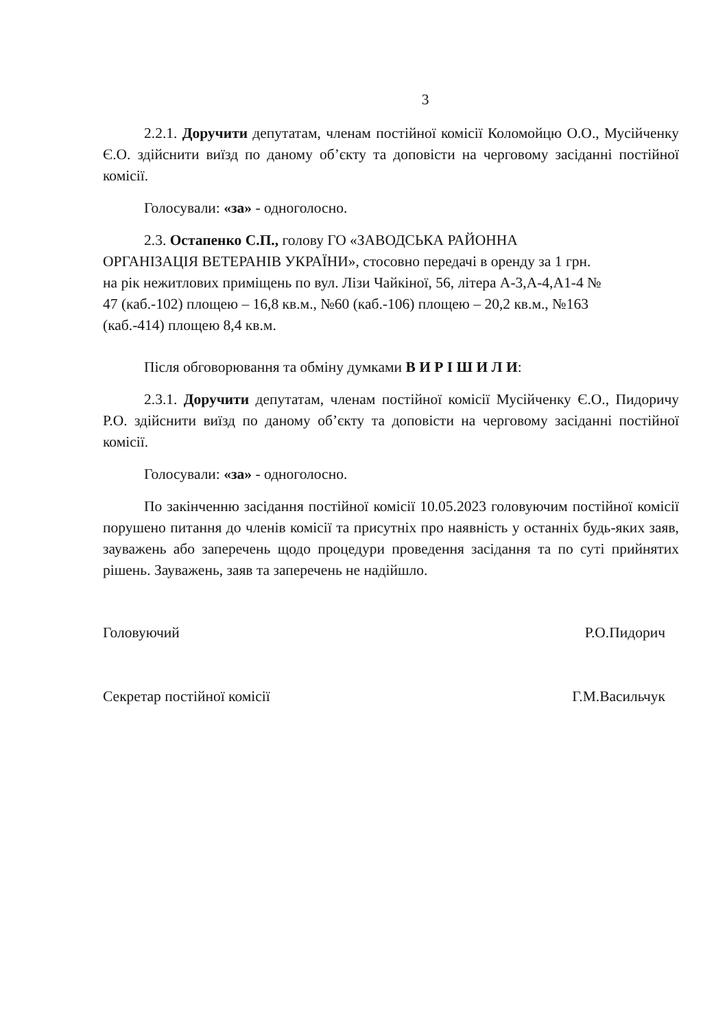3
2.2.1. Доручити депутатам, членам постійної комісії Коломойцю О.О., Мусійченку Є.О. здійснити виїзд по даному об’єкту та доповісти на черговому засіданні постійної комісії.
Голосували: «за» - одноголосно.
2.3. Остапенко С.П., голову ГО «ЗАВОДСЬКА РАЙОННА
ОРГАНІЗАЦІЯ ВЕТЕРАНІВ УКРАЇНИ», стосовно передачі в оренду за 1 грн.
на рік нежитлових приміщень по вул. Лізи Чайкіної, 56, літера А-3,А-4,А1-4 №
47 (каб.-102) площею – 16,8 кв.м., №60 (каб.-106) площею – 20,2 кв.м., №163
(каб.-414) площею 8,4 кв.м.
Після обговорювання та обміну думками В И Р І Ш И Л И:
2.3.1. Доручити депутатам, членам постійної комісії Мусійченку Є.О., Пидоричу Р.О. здійснити виїзд по даному об’єкту та доповісти на черговому засіданні постійної комісії.
Голосували: «за» - одноголосно.
По закінченню засідання постійної комісії 10.05.2023 головуючим постійної комісії порушено питання до членів комісії та присутніх про наявність у останніх будь-яких заяв, зауважень або заперечень щодо процедури проведення засідання та по суті прийнятих рішень. Зауважень, заяв та заперечень не надійшло.
Головуючий Р.О.Пидорич
Секретар постійної комісії Г.М.Васильчук